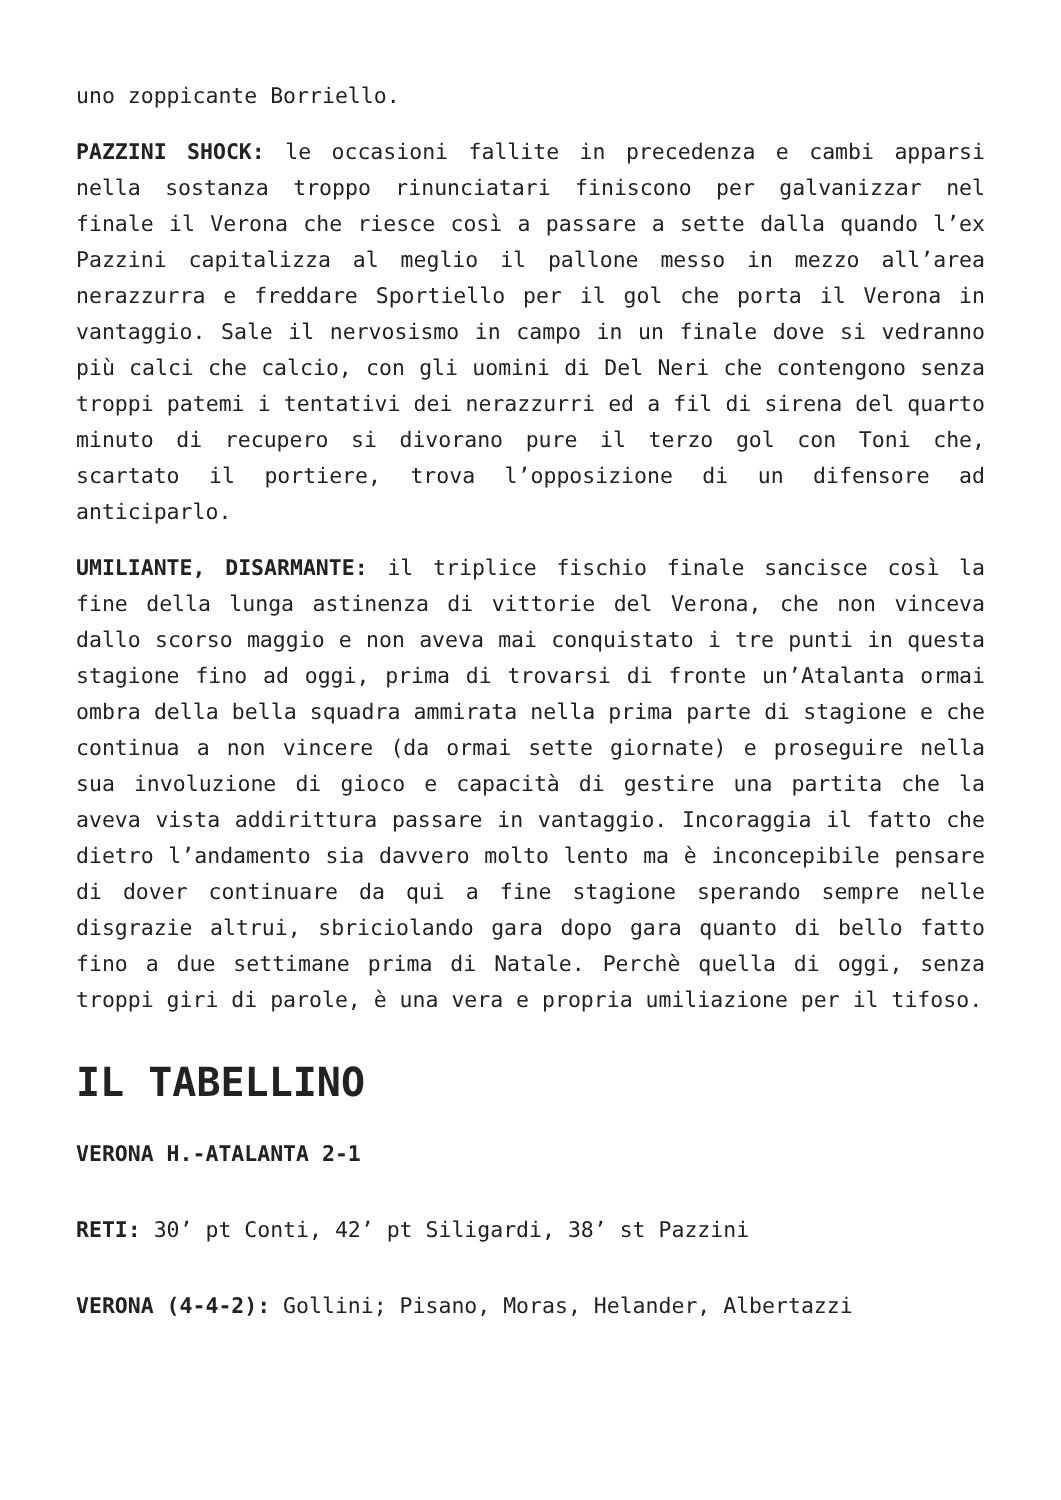uno zoppicante Borriello.
PAZZINI SHOCK: le occasioni fallite in precedenza e cambi apparsi nella sostanza troppo rinunciatari finiscono per galvanizzar nel finale il Verona che riesce così a passare a sette dalla quando l’ex Pazzini capitalizza al meglio il pallone messo in mezzo all’area nerazzurra e freddare Sportiello per il gol che porta il Verona in vantaggio. Sale il nervosismo in campo in un finale dove si vedranno più calci che calcio, con gli uomini di Del Neri che contengono senza troppi patemi i tentativi dei nerazzurri ed a fil di sirena del quarto minuto di recupero si divorano pure il terzo gol con Toni che, scartato il portiere, trova l’opposizione di un difensore ad anticiparlo.
UMILIANTE, DISARMANTE: il triplice fischio finale sancisce così la fine della lunga astinenza di vittorie del Verona, che non vinceva dallo scorso maggio e non aveva mai conquistato i tre punti in questa stagione fino ad oggi, prima di trovarsi di fronte un’Atalanta ormai ombra della bella squadra ammirata nella prima parte di stagione e che continua a non vincere (da ormai sette giornate) e proseguire nella sua involuzione di gioco e capacità di gestire una partita che la aveva vista addirittura passare in vantaggio. Incoraggia il fatto che dietro l’andamento sia davvero molto lento ma è inconcepibile pensare di dover continuare da qui a fine stagione sperando sempre nelle disgrazie altrui, sbriciolando gara dopo gara quanto di bello fatto fino a due settimane prima di Natale. Perchè quella di oggi, senza troppi giri di parole, è una vera e propria umiliazione per il tifoso.
IL TABELLINO
VERONA H.-ATALANTA 2-1
RETI: 30’ pt Conti, 42’ pt Siligardi, 38’ st Pazzini
VERONA (4-4-2): Gollini; Pisano, Moras, Helander, Albertazzi